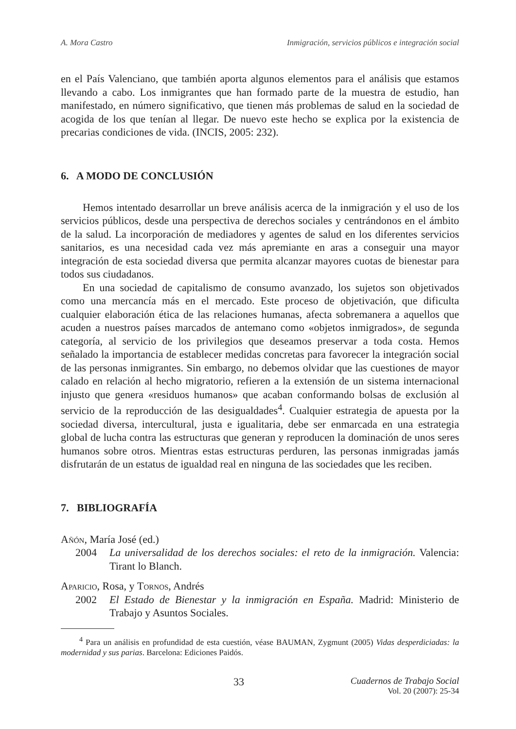A. Mora Castro Inmigración, servicios públicos e integración social
en el País Valenciano, que también aporta algunos elementos para el análisis que estamos llevando a cabo. Los inmigrantes que han formado parte de la muestra de estudio, han manifestado, en número significativo, que tienen más problemas de salud en la sociedad de acogida de los que tenían al llegar. De nuevo este hecho se explica por la existencia de precarias condiciones de vida. (INCIS, 2005: 232).
6. A MODO DE CONCLUSIÓN
Hemos intentado desarrollar un breve análisis acerca de la inmigración y el uso de los servicios públicos, desde una perspectiva de derechos sociales y centrándonos en el ámbito de la salud. La incorporación de mediadores y agentes de salud en los diferentes servicios sanitarios, es una necesidad cada vez más apremiante en aras a conseguir una mayor integración de esta sociedad diversa que permita alcanzar mayores cuotas de bienestar para todos sus ciudadanos.
En una sociedad de capitalismo de consumo avanzado, los sujetos son objetivados como una mercancía más en el mercado. Este proceso de objetivación, que dificulta cualquier elaboración ética de las relaciones humanas, afecta sobremanera a aquellos que acuden a nuestros países marcados de antemano como «objetos inmigrados», de segunda categoría, al servicio de los privilegios que deseamos preservar a toda costa. Hemos señalado la importancia de establecer medidas concretas para favorecer la integración social de las personas inmigrantes. Sin embargo, no debemos olvidar que las cuestiones de mayor calado en relación al hecho migratorio, refieren a la extensión de un sistema internacional injusto que genera «residuos humanos» que acaban conformando bolsas de exclusión al servicio de la reproducción de las desigualdades<sup>4</sup>. Cualquier estrategia de apuesta por la sociedad diversa, intercultural, justa e igualitaria, debe ser enmarcada en una estrategia global de lucha contra las estructuras que generan y reproducen la dominación de unos seres humanos sobre otros. Mientras estas estructuras perduren, las personas inmigradas jamás disfrutarán de un estatus de igualdad real en ninguna de las sociedades que les reciben.
7. BIBLIOGRAFÍA
Añón, María José (ed.)
2004 La universalidad de los derechos sociales: el reto de la inmigración. Valencia: Tirant lo Blanch.
Aparicio, Rosa, y Tornos, Andrés
2002 El Estado de Bienestar y la inmigración en España. Madrid: Ministerio de Trabajo y Asuntos Sociales.
<sup>4</sup> Para un análisis en profundidad de esta cuestión, véase BAUMAN, Zygmunt (2005) Vidas desperdiciadas: la modernidad y sus parias. Barcelona: Ediciones Paidós.
33 Cuadernos de Trabajo Social
Vol. 20 (2007): 25-34